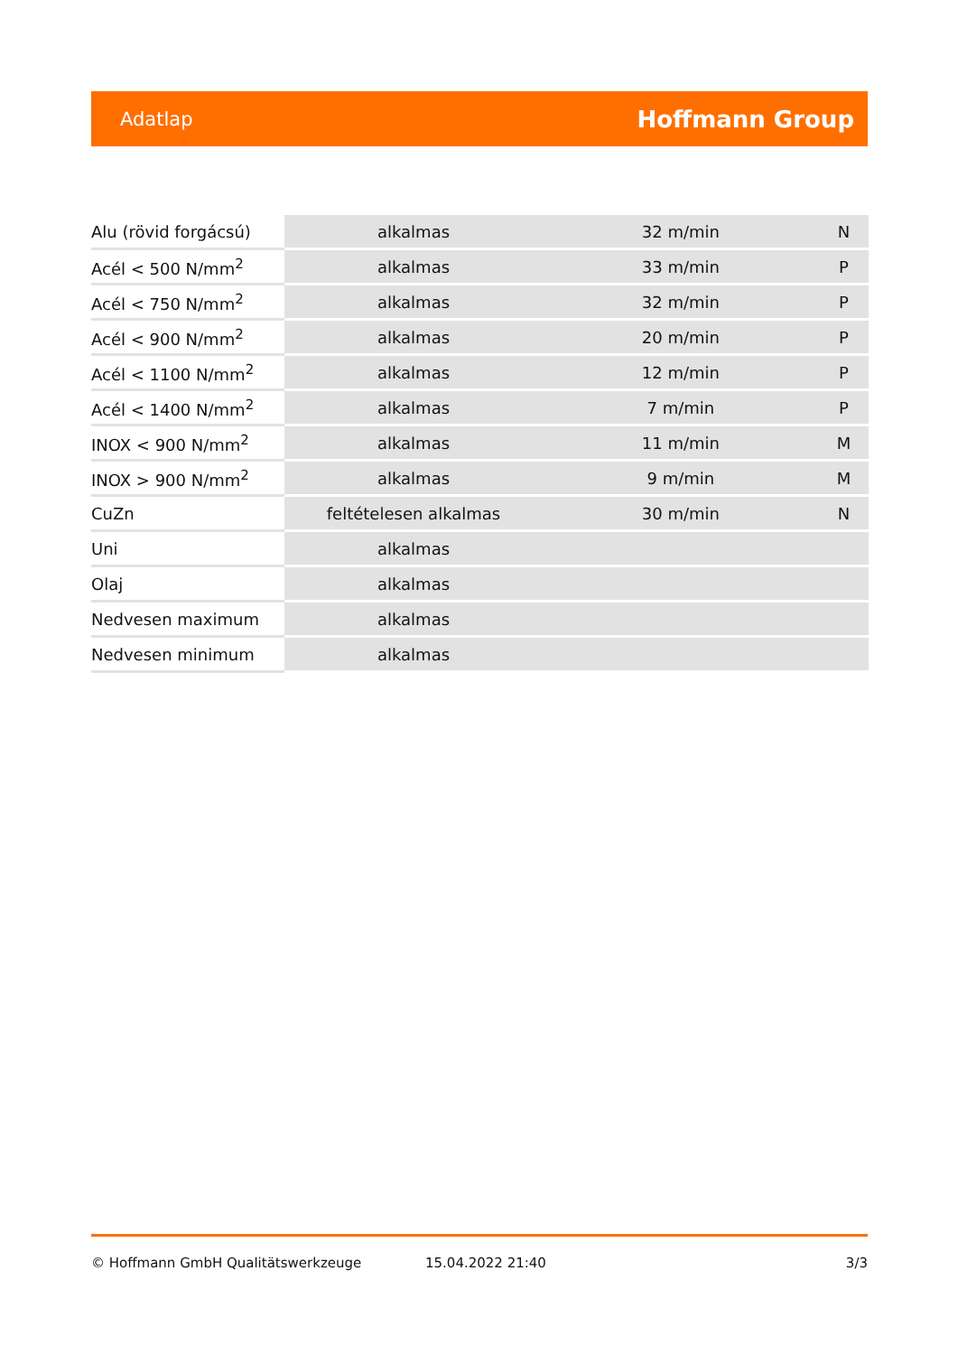Adatlap Hoffmann Group
| Alu (rövid forgácsú) | alkalmas | 32 m/min | N |
| Acél < 500 N/mm<sup>2</sup> | alkalmas | 33 m/min | P |
| Acél < 750 N/mm<sup>2</sup> | alkalmas | 32 m/min | P |
| Acél < 900 N/mm<sup>2</sup> | alkalmas | 20 m/min | P |
| Acél < 1100 N/mm<sup>2</sup> | alkalmas | 12 m/min | P |
| Acél < 1400 N/mm<sup>2</sup> | alkalmas | 7 m/min | P |
| INOX < 900 N/mm<sup>2</sup> | alkalmas | 11 m/min | M |
| INOX > 900 N/mm<sup>2</sup> | alkalmas | 9 m/min | M |
| CuZn | feltételesen alkalmas | 30 m/min | N |
| Uni | alkalmas | | |
| Olaj | alkalmas | | |
| Nedvesen maximum | alkalmas | | |
| Nedvesen minimum | alkalmas | | |
© Hoffmann GmbH Qualitätswerkzeuge 15.04.2022 21:40 3/3